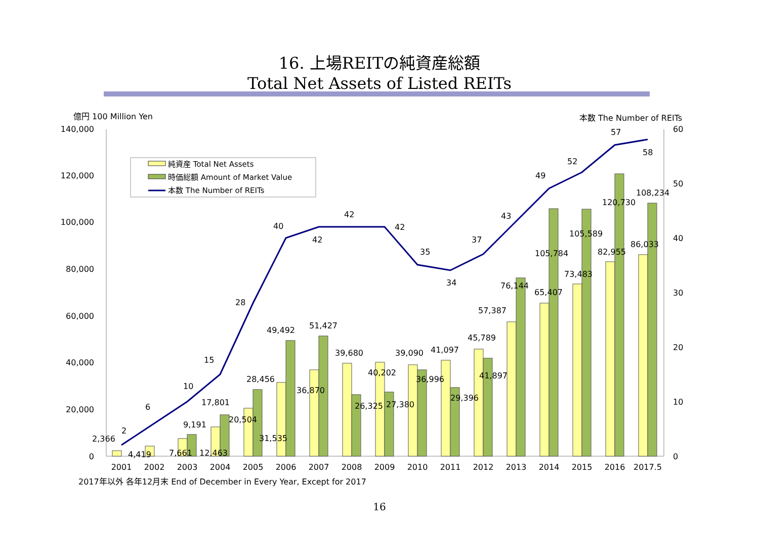16. 上場REITの純資産総額
Total Net Assets of Listed REITs
億円 100 Million Yen
本数 The Number of REITs
140,000
120,000
100,000
80,000
60,000
40,000
20,000
0
60
50
40
30
20
10
0
2
6
10
15
28
40
42
42
42
35
34
37
43
49
52
57
58
2,366
4,419
7,661
12,463
9,191
17,801
20,504
28,456
31,535
49,492
36,870
51,427
39,680
26,325
40,202
27,380
39,090
36,996
41,097
29,396
45,789
41,897
57,387
76,144
65,407
105,784
73,483
105,589
82,955
120,730
86,033
108,234
2001
2002
2003
2004
2005
2006
2007
2008
2009
2010
2011
2012
2013
2014
2015
2016
2017.5
純資産 Total Net Assets
時価総額 Amount of Market Value
本数 The Number of REITs
2017年以外 各年12月末 End of December in Every Year, Except for 2017
16